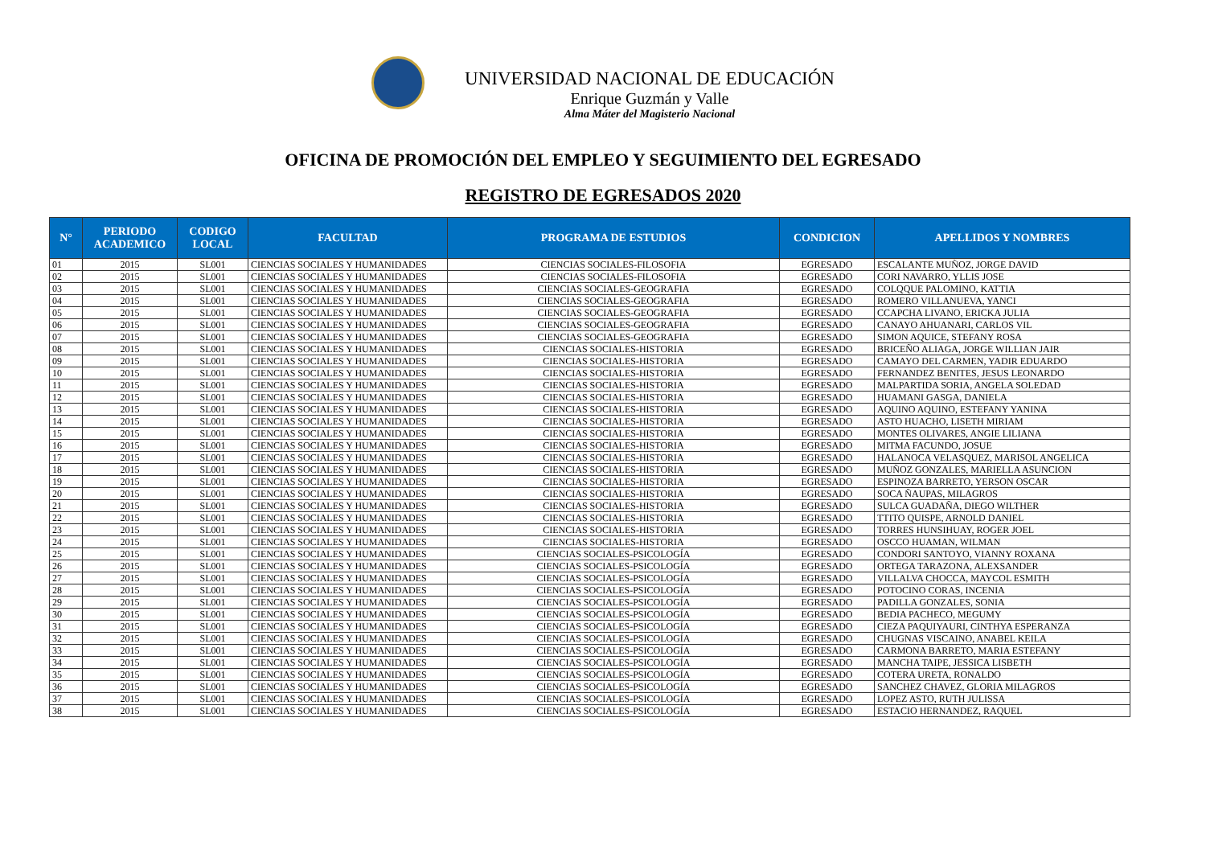UNIVERSIDAD NACIONAL DE EDUCACIÓN
Enrique Guzmán y Valle
Alma Máter del Magisterio Nacional
OFICINA DE PROMOCIÓN DEL EMPLEO Y SEGUIMIENTO DEL EGRESADO
REGISTRO DE EGRESADOS 2020
| N° | PERIODO ACADEMICO | CODIGO LOCAL | FACULTAD | PROGRAMA DE ESTUDIOS | CONDICION | APELLIDOS Y NOMBRES |
| --- | --- | --- | --- | --- | --- | --- |
| 01 | 2015 | SL001 | CIENCIAS SOCIALES Y HUMANIDADES | CIENCIAS SOCIALES-FILOSOFIA | EGRESADO | ESCALANTE MUÑOZ, JORGE DAVID |
| 02 | 2015 | SL001 | CIENCIAS SOCIALES Y HUMANIDADES | CIENCIAS SOCIALES-FILOSOFIA | EGRESADO | CORI NAVARRO, YLLIS JOSE |
| 03 | 2015 | SL001 | CIENCIAS SOCIALES Y HUMANIDADES | CIENCIAS SOCIALES-GEOGRAFIA | EGRESADO | COLQQUE PALOMINO, KATTIA |
| 04 | 2015 | SL001 | CIENCIAS SOCIALES Y HUMANIDADES | CIENCIAS SOCIALES-GEOGRAFIA | EGRESADO | ROMERO VILLANUEVA, YANCI |
| 05 | 2015 | SL001 | CIENCIAS SOCIALES Y HUMANIDADES | CIENCIAS SOCIALES-GEOGRAFIA | EGRESADO | CCAPCHA LIVANO, ERICKA JULIA |
| 06 | 2015 | SL001 | CIENCIAS SOCIALES Y HUMANIDADES | CIENCIAS SOCIALES-GEOGRAFIA | EGRESADO | CANAYO AHUANARI, CARLOS VIL |
| 07 | 2015 | SL001 | CIENCIAS SOCIALES Y HUMANIDADES | CIENCIAS SOCIALES-GEOGRAFIA | EGRESADO | SIMON AQUICE, STEFANY ROSA |
| 08 | 2015 | SL001 | CIENCIAS SOCIALES Y HUMANIDADES | CIENCIAS SOCIALES-HISTORIA | EGRESADO | BRICEÑO ALIAGA, JORGE WILLIAN JAIR |
| 09 | 2015 | SL001 | CIENCIAS SOCIALES Y HUMANIDADES | CIENCIAS SOCIALES-HISTORIA | EGRESADO | CAMAYO DEL CARMEN, YADIR EDUARDO |
| 10 | 2015 | SL001 | CIENCIAS SOCIALES Y HUMANIDADES | CIENCIAS SOCIALES-HISTORIA | EGRESADO | FERNANDEZ BENITES, JESUS LEONARDO |
| 11 | 2015 | SL001 | CIENCIAS SOCIALES Y HUMANIDADES | CIENCIAS SOCIALES-HISTORIA | EGRESADO | MALPARTIDA SORIA, ANGELA SOLEDAD |
| 12 | 2015 | SL001 | CIENCIAS SOCIALES Y HUMANIDADES | CIENCIAS SOCIALES-HISTORIA | EGRESADO | HUAMANI GASGA, DANIELA |
| 13 | 2015 | SL001 | CIENCIAS SOCIALES Y HUMANIDADES | CIENCIAS SOCIALES-HISTORIA | EGRESADO | AQUINO AQUINO, ESTEFANY YANINA |
| 14 | 2015 | SL001 | CIENCIAS SOCIALES Y HUMANIDADES | CIENCIAS SOCIALES-HISTORIA | EGRESADO | ASTO HUACHO, LISETH MIRIAM |
| 15 | 2015 | SL001 | CIENCIAS SOCIALES Y HUMANIDADES | CIENCIAS SOCIALES-HISTORIA | EGRESADO | MONTES OLIVARES, ANGIE LILIANA |
| 16 | 2015 | SL001 | CIENCIAS SOCIALES Y HUMANIDADES | CIENCIAS SOCIALES-HISTORIA | EGRESADO | MITMA FACUNDO, JOSUE |
| 17 | 2015 | SL001 | CIENCIAS SOCIALES Y HUMANIDADES | CIENCIAS SOCIALES-HISTORIA | EGRESADO | HALANOCA VELASQUEZ, MARISOL ANGELICA |
| 18 | 2015 | SL001 | CIENCIAS SOCIALES Y HUMANIDADES | CIENCIAS SOCIALES-HISTORIA | EGRESADO | MUÑOZ GONZALES, MARIELLA ASUNCION |
| 19 | 2015 | SL001 | CIENCIAS SOCIALES Y HUMANIDADES | CIENCIAS SOCIALES-HISTORIA | EGRESADO | ESPINOZA BARRETO, YERSON OSCAR |
| 20 | 2015 | SL001 | CIENCIAS SOCIALES Y HUMANIDADES | CIENCIAS SOCIALES-HISTORIA | EGRESADO | SOCA ÑAUPAS, MILAGROS |
| 21 | 2015 | SL001 | CIENCIAS SOCIALES Y HUMANIDADES | CIENCIAS SOCIALES-HISTORIA | EGRESADO | SULCA GUADAÑA, DIEGO WILTHER |
| 22 | 2015 | SL001 | CIENCIAS SOCIALES Y HUMANIDADES | CIENCIAS SOCIALES-HISTORIA | EGRESADO | TTITO QUISPE, ARNOLD DANIEL |
| 23 | 2015 | SL001 | CIENCIAS SOCIALES Y HUMANIDADES | CIENCIAS SOCIALES-HISTORIA | EGRESADO | TORRES HUNSIHUAY, ROGER JOEL |
| 24 | 2015 | SL001 | CIENCIAS SOCIALES Y HUMANIDADES | CIENCIAS SOCIALES-HISTORIA | EGRESADO | OSCCO HUAMAN, WILMAN |
| 25 | 2015 | SL001 | CIENCIAS SOCIALES Y HUMANIDADES | CIENCIAS SOCIALES-PSICOLOGÍA | EGRESADO | CONDORI SANTOYO, VIANNY ROXANA |
| 26 | 2015 | SL001 | CIENCIAS SOCIALES Y HUMANIDADES | CIENCIAS SOCIALES-PSICOLOGÍA | EGRESADO | ORTEGA TARAZONA, ALEXSANDER |
| 27 | 2015 | SL001 | CIENCIAS SOCIALES Y HUMANIDADES | CIENCIAS SOCIALES-PSICOLOGÍA | EGRESADO | VILLALVA CHOCCA, MAYCOL ESMITH |
| 28 | 2015 | SL001 | CIENCIAS SOCIALES Y HUMANIDADES | CIENCIAS SOCIALES-PSICOLOGÍA | EGRESADO | POTOCINO CORAS, INCENIA |
| 29 | 2015 | SL001 | CIENCIAS SOCIALES Y HUMANIDADES | CIENCIAS SOCIALES-PSICOLOGÍA | EGRESADO | PADILLA GONZALES, SONIA |
| 30 | 2015 | SL001 | CIENCIAS SOCIALES Y HUMANIDADES | CIENCIAS SOCIALES-PSICOLOGÍA | EGRESADO | BEDIA PACHECO, MEGUMY |
| 31 | 2015 | SL001 | CIENCIAS SOCIALES Y HUMANIDADES | CIENCIAS SOCIALES-PSICOLOGÍA | EGRESADO | CIEZA PAQUIYAURI, CINTHYA ESPERANZA |
| 32 | 2015 | SL001 | CIENCIAS SOCIALES Y HUMANIDADES | CIENCIAS SOCIALES-PSICOLOGÍA | EGRESADO | CHUGNAS VISCAINO, ANABEL KEILA |
| 33 | 2015 | SL001 | CIENCIAS SOCIALES Y HUMANIDADES | CIENCIAS SOCIALES-PSICOLOGÍA | EGRESADO | CARMONA BARRETO, MARIA ESTEFANY |
| 34 | 2015 | SL001 | CIENCIAS SOCIALES Y HUMANIDADES | CIENCIAS SOCIALES-PSICOLOGÍA | EGRESADO | MANCHA TAIPE, JESSICA LISBETH |
| 35 | 2015 | SL001 | CIENCIAS SOCIALES Y HUMANIDADES | CIENCIAS SOCIALES-PSICOLOGÍA | EGRESADO | COTERA URETA, RONALDO |
| 36 | 2015 | SL001 | CIENCIAS SOCIALES Y HUMANIDADES | CIENCIAS SOCIALES-PSICOLOGÍA | EGRESADO | SANCHEZ CHAVEZ, GLORIA MILAGROS |
| 37 | 2015 | SL001 | CIENCIAS SOCIALES Y HUMANIDADES | CIENCIAS SOCIALES-PSICOLOGÍA | EGRESADO | LOPEZ ASTO, RUTH JULISSA |
| 38 | 2015 | SL001 | CIENCIAS SOCIALES Y HUMANIDADES | CIENCIAS SOCIALES-PSICOLOGÍA | EGRESADO | ESTACIO HERNANDEZ, RAQUEL |